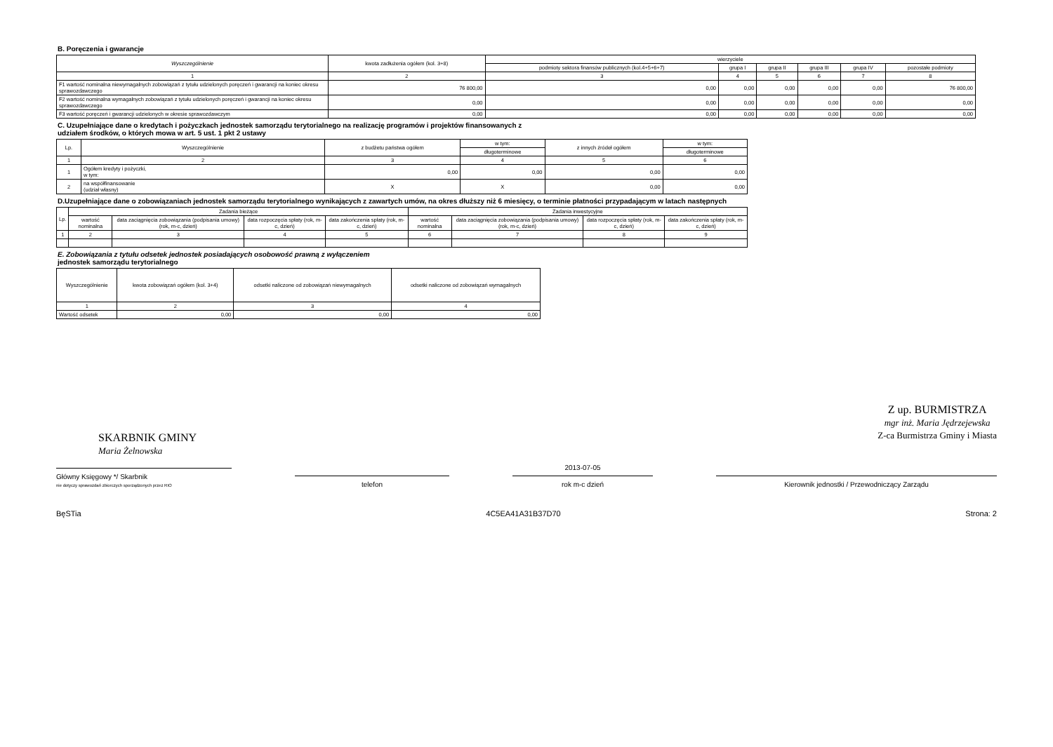B. Poręczenia i gwarancje
| Wyszczególnienie | kwota zadłużenia ogółem (kol. 3+8) | wierzyciele | | | | | |
| --- | --- | --- | --- | --- | --- | --- | --- |
| | | podmioty sektora finansów publicznych (kol.4+5+6+7) | grupa I | grupa II | grupa III | grupa IV | pozostałe podmioty |
| 1 | 2 | 3 | 4 | 5 | 6 | 7 | 8 |
| F1 wartość nominalna niewymagalnych zobowiązań z tytułu udzielonych poręczeń i gwarancji na koniec okresu sprawozdawczego | 76 800,00 | 0,00 | 0,00 | 0,00 | 0,00 | 0,00 | 76 800,00 |
| F2 wartość nominalna wymagalnych zobowiązań z tytułu udzielonych poręczeń i gwarancji na koniec okresu sprawozdawczego | 0,00 | 0,00 | 0,00 | 0,00 | 0,00 | 0,00 | 0,00 |
| F3 wartość poręczeń i gwarancji udzielonych w okresie sprawozdawczym | 0,00 | 0,00 | 0,00 | 0,00 | 0,00 | 0,00 | 0,00 |
C. Uzupełniające dane o kredytach i pożyczkach jednostek samorządu terytorialnego na realizację programów i projektów finansowanych z
udziałem środków, o których mowa w art. 5 ust. 1 pkt 2 ustawy
| Lp. | Wyszczególnienie | z budżetu państwa ogółem | w tym: | z innych źródeł ogółem | w tym: |
| --- | --- | --- | --- | --- | --- |
| | | | długoterminowe | | długoterminowe |
| 1 | 2 | 3 | 4 | 5 | 6 |
| 1 | Ogółem kredyty i pożyczki, w tym: | 0,00 | 0,00 | 0,00 | 0,00 |
| 2 | na współfinansowanie (udział własny) | X | X | 0,00 | 0,00 |
D.Uzupełniające dane o zobowiązaniach jednostek samorządu terytorialnego wynikających z zawartych umów, na okres dłuższy niż 6 miesięcy, o terminie płatności przypadającym w latach następnych
| Lp. | Zadania bieżące | | | | Zadania inwestycyjne | | | |
| --- | --- | --- | --- | --- | --- | --- | --- | --- |
| | wartość nominalna | data zaciągnięcia zobowiązania (podpisania umowy) (rok, m-c, dzień) | data rozpoczęcia spłaty (rok, m-c, dzień) | data zakończenia spłaty (rok, m-c, dzień) | wartość nominalna | data zaciągnięcia zobowiązania (podpisania umowy) (rok, m-c, dzień) | data rozpoczęcia spłaty (rok, m-c, dzień) | data zakończenia spłaty (rok, m-c, dzień) |
| 1 | 2 | 3 | 4 | 5 | 6 | 7 | 8 | 9 |
E. Zobowiązania z tytułu odsetek jednostek posiadających osobowość prawną z wyłączeniem
jednostek samorządu terytorialnego
| Wyszczególnienie | kwota zobowiązań ogółem (kol. 3+4) | odsetki naliczone od zobowiązań niewymagalnych | odsetki naliczone od zobowiązań wymagalnych |
| --- | --- | --- | --- |
| 1 | 2 | 3 | 4 |
| Wartość odsetek | 0,00 | 0,00 | 0,00 |
SKARBNIK GMINY
Maria Żelnowska
Z up. BURMISTRZA
mgr inż. Maria Jędrzejewska
Z-ca Burmistrza Gminy i Miasta
Główny Księgowy */ Skarbnik
nie dotyczy sprawozdań zbiorczych sporządzonych przez RIO
telefon
2013-07-05
rok m-c dzień
Kierownik jednostki / Przewodniczący Zarządu
BęSTia 4C5EA41A31B37D70 Strona: 2